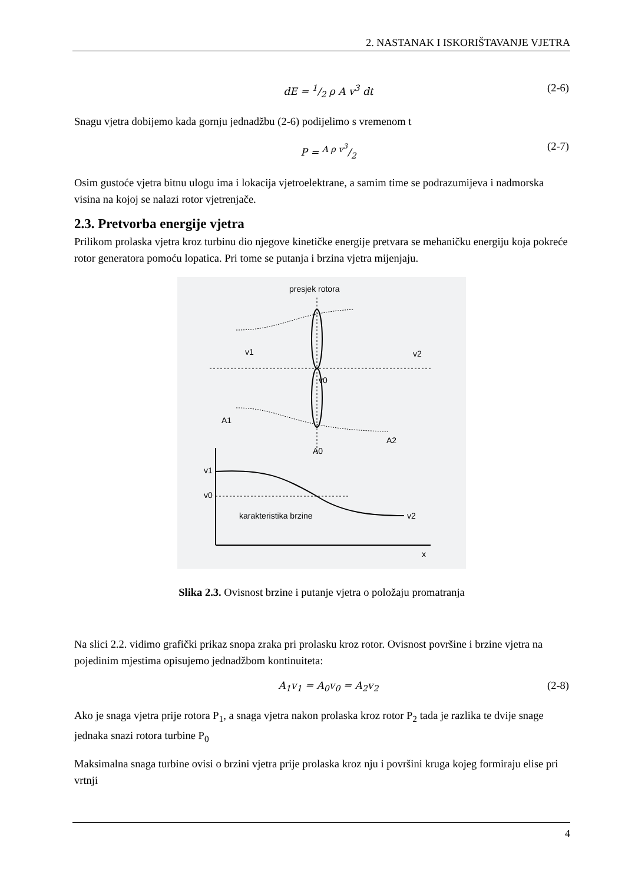2. NASTANAK I ISKORIŠTAVANJE VJETRA
dE = 1/2 ρ A v<sup>3</sup> dt (2-6)
Snagu vjetra dobijemo kada gornju jednadžbu (2-6) podijelimo s vremenom t
P = A ρ v<sup>3</sup>/2 (2-7)
Osim gustoće vjetra bitnu ulogu ima i lokacija vjetroelektrane, a samim time se podrazumijeva i nadmorska visina na kojoj se nalazi rotor vjetrenjače.
2.3. Pretvorba energije vjetra
Prilikom prolaska vjetra kroz turbinu dio njegove kinetičke energije pretvara se mehaničku energiju koja pokreće rotor generatora pomoću lopatica. Pri tome se putanja i brzina vjetra mijenjaju.
presjek rotora
v1
v0
v2
A1
A0
A2
v1
v0
v2
karakteristika brzine
x
Slika 2.3. Ovisnost brzine i putanje vjetra o položaju promatranja
Na slici 2.2. vidimo grafički prikaz snopa zraka pri prolasku kroz rotor. Ovisnost površine i brzine vjetra na pojedinim mjestima opisujemo jednadžbom kontinuiteta:
A<sub>1</sub>v<sub>1</sub> = A<sub>0</sub>v<sub>0</sub> = A<sub>2</sub>v<sub>2</sub> (2-8)
Ako je snaga vjetra prije rotora P<sub>1</sub>, a snaga vjetra nakon prolaska kroz rotor P<sub>2</sub> tada je razlika te dvije snage jednaka snazi rotora turbine P<sub>0</sub>
Maksimalna snaga turbine ovisi o brzini vjetra prije prolaska kroz nju i površini kruga kojeg formiraju elise pri vrtnji
4